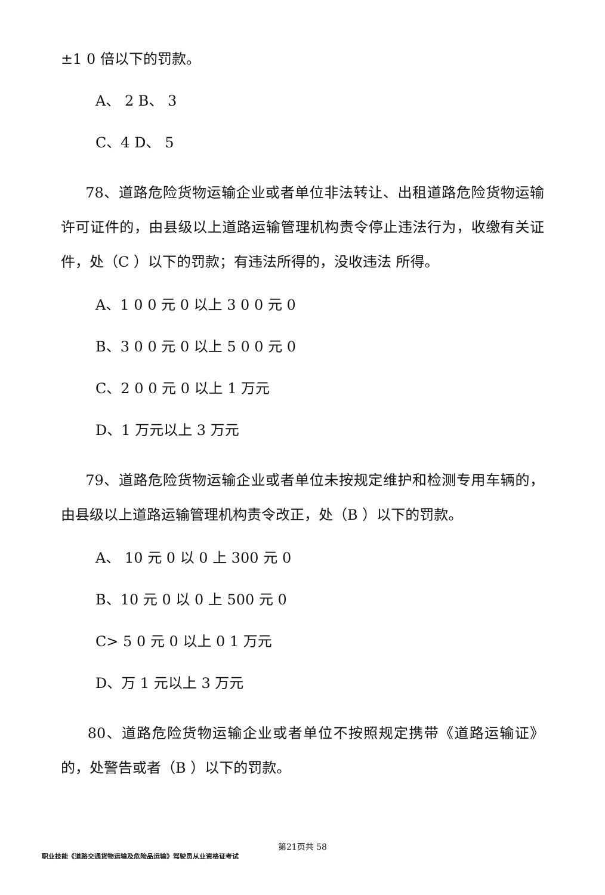±1 0 倍以下的罚款。
A、 2 B、 3
C、4 D、 5
78、道路危险货物运输企业或者单位非法转让、出租道路危险货物运输许可证件的，由县级以上道路运输管理机构责令停止违法行为，收缴有关证件，处（C ）以下的罚款；有违法所得的，没收违法 所得。
A、1 0 0 元 0 以上 3 0 0 元 0
B、3 0 0 元 0 以上 5 0 0 元 0
C、2 0 0 元 0 以上 1 万元
D、1 万元以上 3 万元
79、道路危险货物运输企业或者单位未按规定维护和检测专用车辆的，由县级以上道路运输管理机构责令改正，处（B ）以下的罚款。
A、 10 元 0 以 0 上 300 元 0
B、10 元 0 以 0 上 500 元 0
C> 5 0 元 0 以上 0 1 万元
D、万 1 元以上 3 万元
80、道路危险货物运输企业或者单位不按照规定携带《道路运输证》的，处警告或者（B ）以下的罚款。
第21页共 58
职业技能《道路交通货物运输及危险品运输》驾驶员从业资格证考试